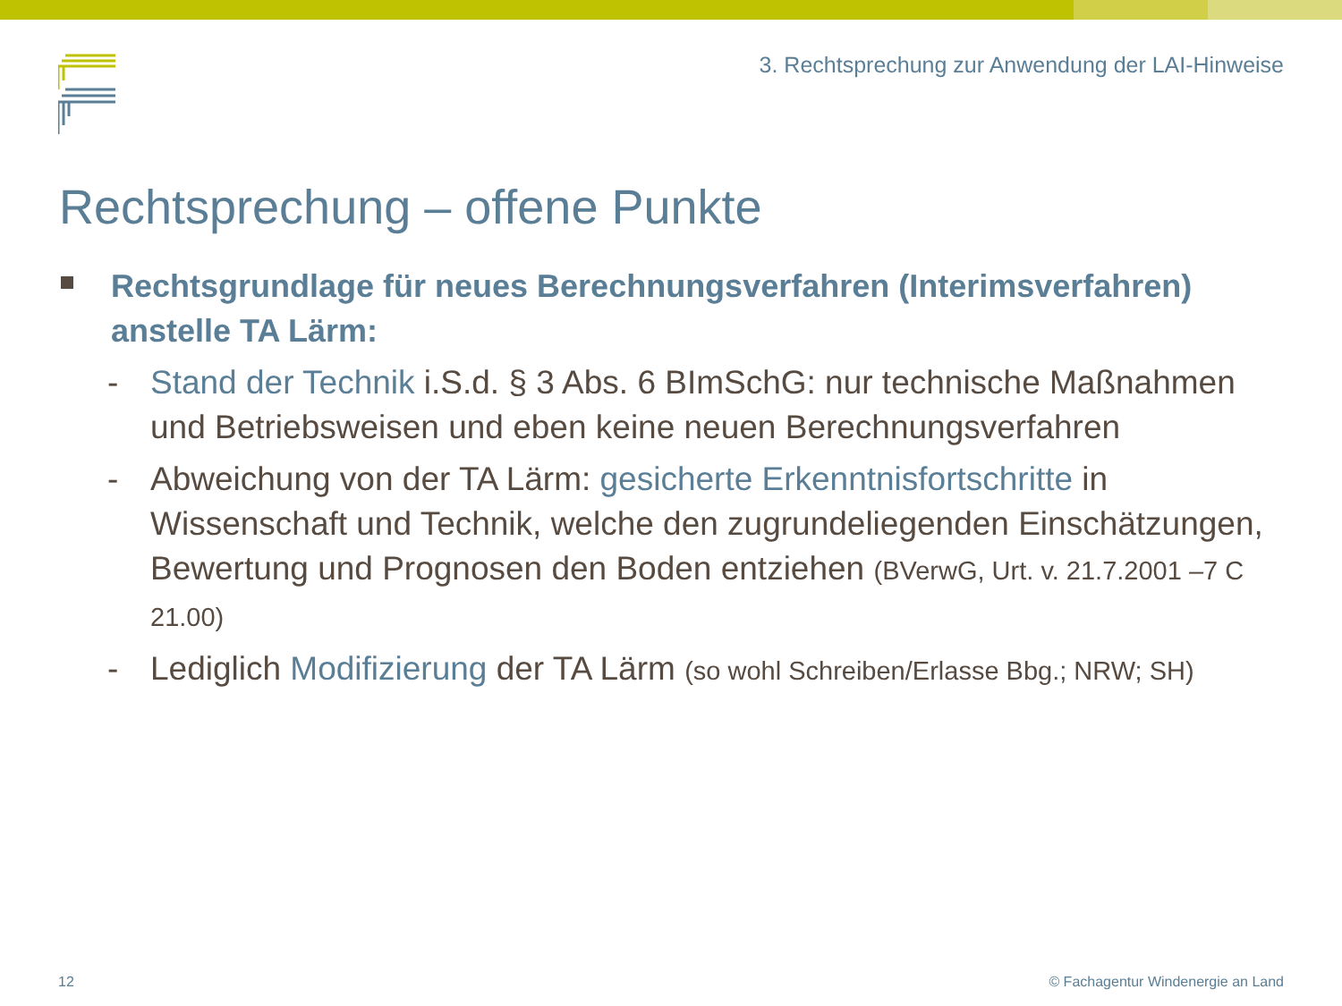3. Rechtsprechung zur Anwendung der LAI-Hinweise
Rechtsprechung – offene Punkte
Rechtsgrundlage für neues Berechnungsverfahren (Interimsverfahren) anstelle TA Lärm:
- Stand der Technik i.S.d. § 3 Abs. 6 BImSchG: nur technische Maßnahmen und Betriebsweisen und eben keine neuen Berechnungsverfahren
- Abweichung von der TA Lärm: gesicherte Erkenntnisfortschritte in Wissenschaft und Technik, welche den zugrundeliegenden Einschätzungen, Bewertung und Prognosen den Boden entziehen (BVerwG, Urt. v. 21.7.2001 –7 C 21.00)
- Lediglich Modifizierung der TA Lärm (so wohl Schreiben/Erlasse Bbg.; NRW; SH)
12
© Fachagentur Windenergie an Land